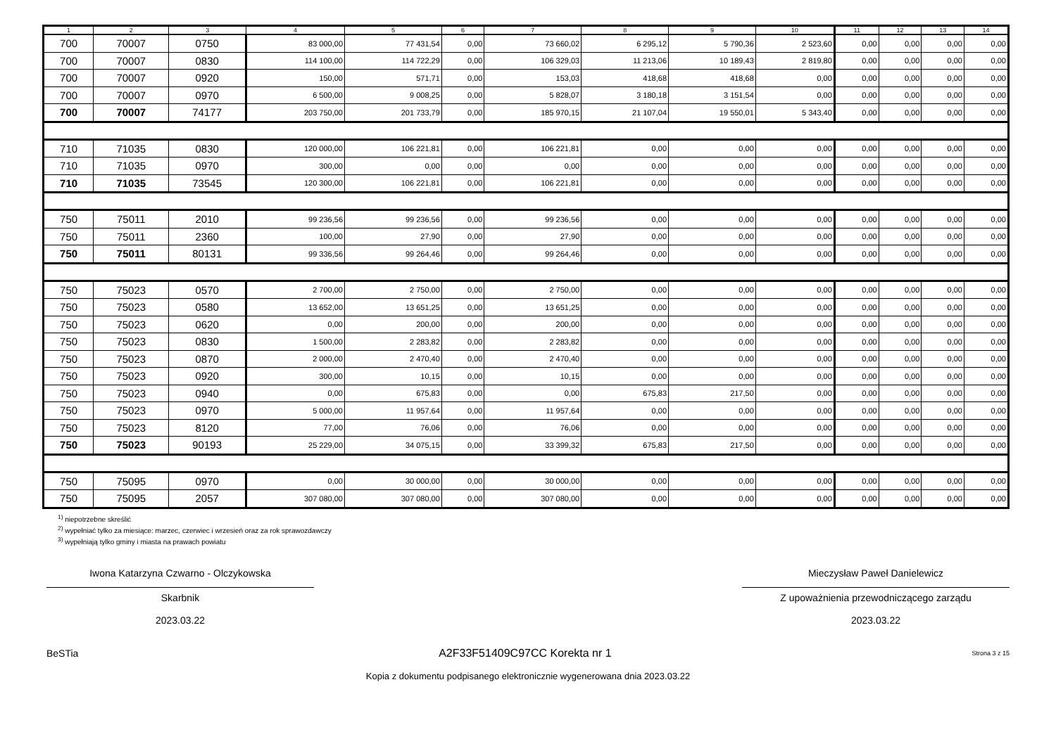| 1 | 2 | 3 | 4 | 5 | 6 | 7 | 8 | 9 | 10 | 11 | 12 | 13 | 14 |
| --- | --- | --- | --- | --- | --- | --- | --- | --- | --- | --- | --- | --- | --- |
| 700 | 70007 | 0750 | 83 000,00 | 77 431,54 | 0,00 | 73 660,02 | 6 295,12 | 5 790,36 | 2 523,60 | 0,00 | 0,00 | 0,00 | 0,00 |
| 700 | 70007 | 0830 | 114 100,00 | 114 722,29 | 0,00 | 106 329,03 | 11 213,06 | 10 189,43 | 2 819,80 | 0,00 | 0,00 | 0,00 | 0,00 |
| 700 | 70007 | 0920 | 150,00 | 571,71 | 0,00 | 153,03 | 418,68 | 418,68 | 0,00 | 0,00 | 0,00 | 0,00 | 0,00 |
| 700 | 70007 | 0970 | 6 500,00 | 9 008,25 | 0,00 | 5 828,07 | 3 180,18 | 3 151,54 | 0,00 | 0,00 | 0,00 | 0,00 | 0,00 |
| 700 | 70007 | 74177 | 203 750,00 | 201 733,79 | 0,00 | 185 970,15 | 21 107,04 | 19 550,01 | 5 343,40 | 0,00 | 0,00 | 0,00 | 0,00 |
| 710 | 71035 | 0830 | 120 000,00 | 106 221,81 | 0,00 | 106 221,81 | 0,00 | 0,00 | 0,00 | 0,00 | 0,00 | 0,00 | 0,00 |
| 710 | 71035 | 0970 | 300,00 | 0,00 | 0,00 | 0,00 | 0,00 | 0,00 | 0,00 | 0,00 | 0,00 | 0,00 | 0,00 |
| 710 | 71035 | 73545 | 120 300,00 | 106 221,81 | 0,00 | 106 221,81 | 0,00 | 0,00 | 0,00 | 0,00 | 0,00 | 0,00 | 0,00 |
| 750 | 75011 | 2010 | 99 236,56 | 99 236,56 | 0,00 | 99 236,56 | 0,00 | 0,00 | 0,00 | 0,00 | 0,00 | 0,00 | 0,00 |
| 750 | 75011 | 2360 | 100,00 | 27,90 | 0,00 | 27,90 | 0,00 | 0,00 | 0,00 | 0,00 | 0,00 | 0,00 | 0,00 |
| 750 | 75011 | 80131 | 99 336,56 | 99 264,46 | 0,00 | 99 264,46 | 0,00 | 0,00 | 0,00 | 0,00 | 0,00 | 0,00 | 0,00 |
| 750 | 75023 | 0570 | 2 700,00 | 2 750,00 | 0,00 | 2 750,00 | 0,00 | 0,00 | 0,00 | 0,00 | 0,00 | 0,00 | 0,00 |
| 750 | 75023 | 0580 | 13 652,00 | 13 651,25 | 0,00 | 13 651,25 | 0,00 | 0,00 | 0,00 | 0,00 | 0,00 | 0,00 | 0,00 |
| 750 | 75023 | 0620 | 0,00 | 200,00 | 0,00 | 200,00 | 0,00 | 0,00 | 0,00 | 0,00 | 0,00 | 0,00 | 0,00 |
| 750 | 75023 | 0830 | 1 500,00 | 2 283,82 | 0,00 | 2 283,82 | 0,00 | 0,00 | 0,00 | 0,00 | 0,00 | 0,00 | 0,00 |
| 750 | 75023 | 0870 | 2 000,00 | 2 470,40 | 0,00 | 2 470,40 | 0,00 | 0,00 | 0,00 | 0,00 | 0,00 | 0,00 | 0,00 |
| 750 | 75023 | 0920 | 300,00 | 10,15 | 0,00 | 10,15 | 0,00 | 0,00 | 0,00 | 0,00 | 0,00 | 0,00 | 0,00 |
| 750 | 75023 | 0940 | 0,00 | 675,83 | 0,00 | 0,00 | 675,83 | 217,50 | 0,00 | 0,00 | 0,00 | 0,00 | 0,00 |
| 750 | 75023 | 0970 | 5 000,00 | 11 957,64 | 0,00 | 11 957,64 | 0,00 | 0,00 | 0,00 | 0,00 | 0,00 | 0,00 | 0,00 |
| 750 | 75023 | 8120 | 77,00 | 76,06 | 0,00 | 76,06 | 0,00 | 0,00 | 0,00 | 0,00 | 0,00 | 0,00 | 0,00 |
| 750 | 75023 | 90193 | 25 229,00 | 34 075,15 | 0,00 | 33 399,32 | 675,83 | 217,50 | 0,00 | 0,00 | 0,00 | 0,00 | 0,00 |
| 750 | 75095 | 0970 | 0,00 | 30 000,00 | 0,00 | 30 000,00 | 0,00 | 0,00 | 0,00 | 0,00 | 0,00 | 0,00 | 0,00 |
| 750 | 75095 | 2057 | 307 080,00 | 307 080,00 | 0,00 | 307 080,00 | 0,00 | 0,00 | 0,00 | 0,00 | 0,00 | 0,00 | 0,00 |
<sup>1)</sup> niepotrzebne skreślić
<sup>2)</sup> wypełniać tylko za miesiące: marzec, czerwiec i wrzesień oraz za rok sprawozdawczy
<sup>3)</sup> wypełniają tylko gminy i miasta na prawach powiatu
Iwona Katarzyna Czwarno - Olczykowska
Skarbnik
2023.03.22
Mieczysław Paweł Danielewicz
Z upoważnienia przewodniczącego zarządu
2023.03.22
BeSTia A2F33F51409C97CC Korekta nr 1 Strona 3 z 15
Kopia z dokumentu podpisanego elektronicznie wygenerowana dnia 2023.03.22